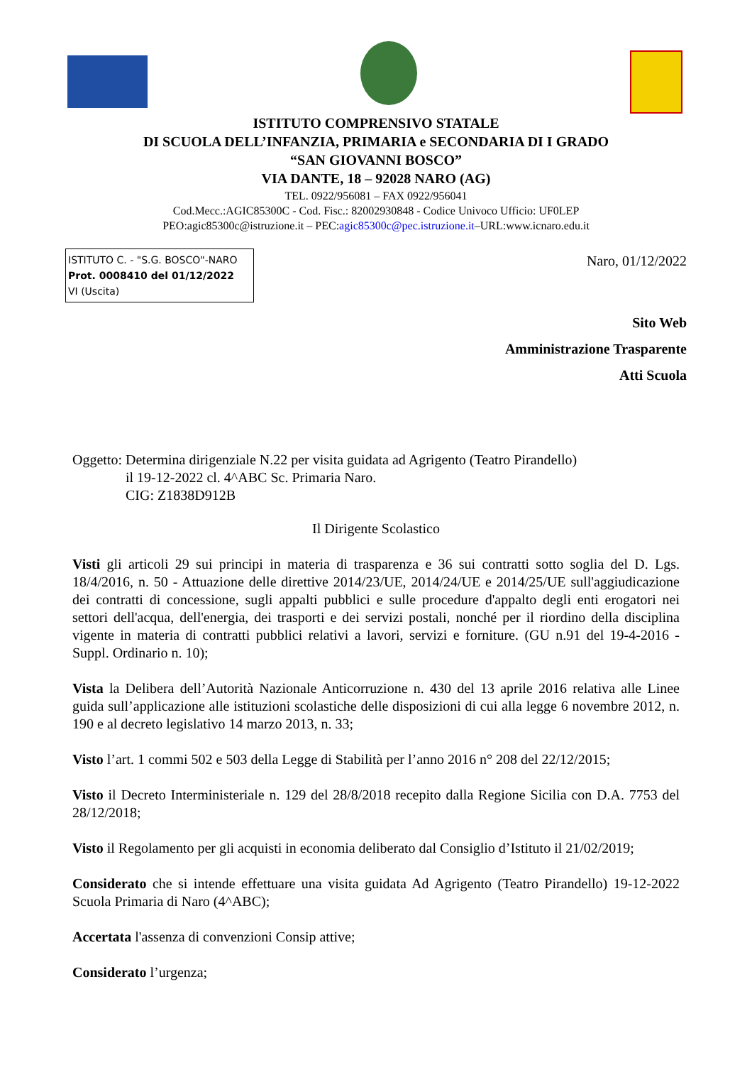ISTITUTO COMPRENSIVO STATALE
DI SCUOLA DELL’INFANZIA, PRIMARIA e SECONDARIA DI I GRADO
“SAN GIOVANNI BOSCO”
VIA DANTE, 18 – 92028 NARO (AG)
TEL. 0922/956081 – FAX 0922/956041
Cod.Mecc.:AGIC85300C - Cod. Fisc.: 82002930848 - Codice Univoco Ufficio: UF0LEP
PEO:agic85300c@istruzione.it – PEC:agic85300c@pec.istruzione.it–URL:www.icnaro.edu.it
ISTITUTO C. - "S.G. BOSCO"-NARO
Prot. 0008410 del 01/12/2022
VI (Uscita)
Naro, 01/12/2022
Sito Web
Amministrazione Trasparente
Atti Scuola
Oggetto: Determina dirigenziale N.22 per visita guidata ad Agrigento (Teatro Pirandello)
il 19-12-2022 cl. 4^ABC Sc. Primaria Naro.
CIG: Z1838D912B
Il Dirigente Scolastico
Visti gli articoli 29 sui principi in materia di trasparenza e 36 sui contratti sotto soglia del D. Lgs. 18/4/2016, n. 50 - Attuazione delle direttive 2014/23/UE, 2014/24/UE e 2014/25/UE sull'aggiudicazione dei contratti di concessione, sugli appalti pubblici e sulle procedure d'appalto degli enti erogatori nei settori dell'acqua, dell'energia, dei trasporti e dei servizi postali, nonché per il riordino della disciplina vigente in materia di contratti pubblici relativi a lavori, servizi e forniture. (GU n.91 del 19-4-2016 - Suppl. Ordinario n. 10);
Vista la Delibera dell’Autorità Nazionale Anticorruzione n. 430 del 13 aprile 2016 relativa alle Linee guida sull’applicazione alle istituzioni scolastiche delle disposizioni di cui alla legge 6 novembre 2012, n. 190 e al decreto legislativo 14 marzo 2013, n. 33;
Visto l’art. 1 commi 502 e 503 della Legge di Stabilità per l’anno 2016 n° 208 del 22/12/2015;
Visto il Decreto Interministeriale n. 129 del 28/8/2018 recepito dalla Regione Sicilia con D.A. 7753 del 28/12/2018;
Visto il Regolamento per gli acquisti in economia deliberato dal Consiglio d’Istituto il 21/02/2019;
Considerato che si intende effettuare una visita guidata Ad Agrigento (Teatro Pirandello) 19-12-2022 Scuola Primaria di Naro (4^ABC);
Accertata l'assenza di convenzioni Consip attive;
Considerato l’urgenza;